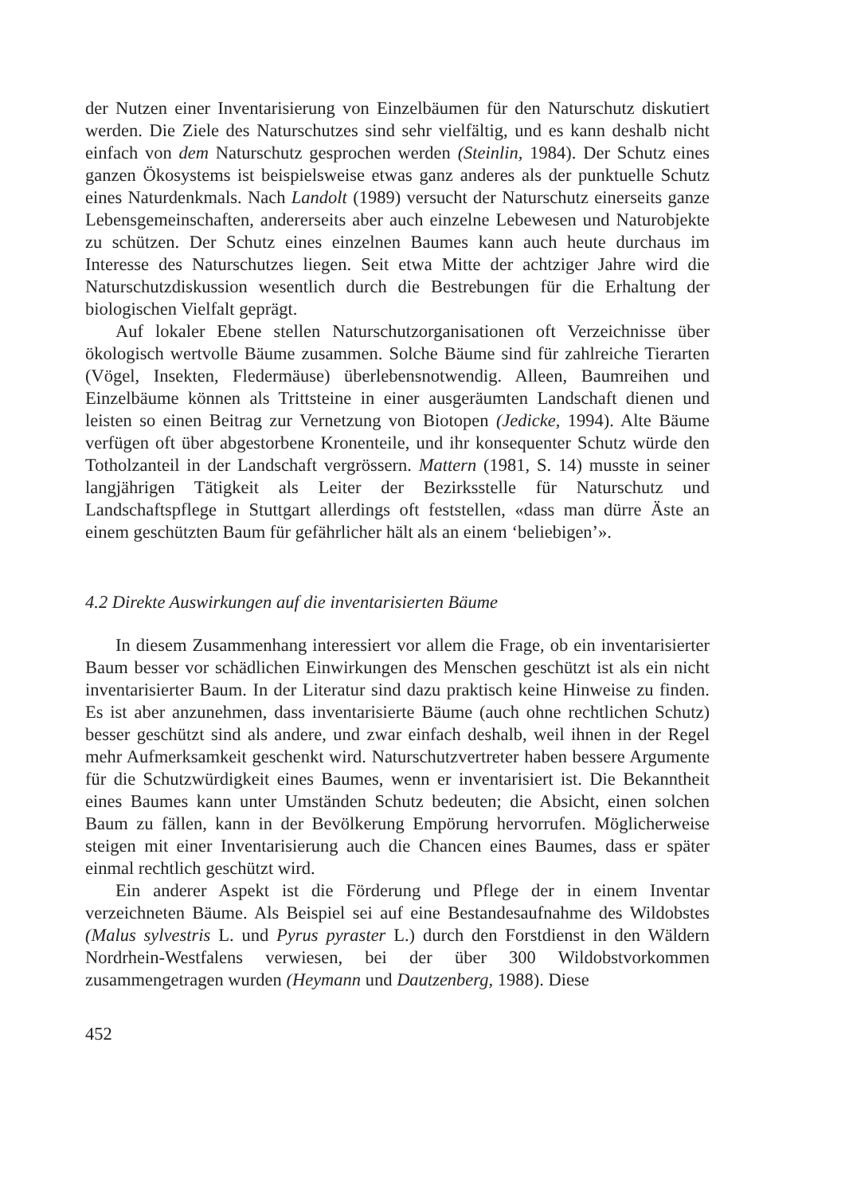der Nutzen einer Inventarisierung von Einzelbäumen für den Naturschutz diskutiert werden. Die Ziele des Naturschutzes sind sehr vielfältig, und es kann deshalb nicht einfach von dem Naturschutz gesprochen werden (Steinlin, 1984). Der Schutz eines ganzen Ökosystems ist beispielsweise etwas ganz anderes als der punktuelle Schutz eines Naturdenkmals. Nach Landolt (1989) versucht der Naturschutz einerseits ganze Lebensgemeinschaften, andererseits aber auch einzelne Lebewesen und Naturobjekte zu schützen. Der Schutz eines einzelnen Baumes kann auch heute durchaus im Interesse des Naturschutzes liegen. Seit etwa Mitte der achtziger Jahre wird die Naturschutzdiskussion wesentlich durch die Bestrebungen für die Erhaltung der biologischen Vielfalt geprägt.
Auf lokaler Ebene stellen Naturschutzorganisationen oft Verzeichnisse über ökologisch wertvolle Bäume zusammen. Solche Bäume sind für zahlreiche Tierarten (Vögel, Insekten, Fledermäuse) überlebensnotwendig. Alleen, Baumreihen und Einzelbäume können als Trittsteine in einer ausgeräumten Landschaft dienen und leisten so einen Beitrag zur Vernetzung von Biotopen (Jedicke, 1994). Alte Bäume verfügen oft über abgestorbene Kronenteile, und ihr konsequenter Schutz würde den Totholzanteil in der Landschaft vergrössern. Mattern (1981, S. 14) musste in seiner langjährigen Tätigkeit als Leiter der Bezirksstelle für Naturschutz und Landschaftspflege in Stuttgart allerdings oft feststellen, «dass man dürre Äste an einem geschützten Baum für gefährlicher hält als an einem ‘beliebigen’».
4.2 Direkte Auswirkungen auf die inventarisierten Bäume
In diesem Zusammenhang interessiert vor allem die Frage, ob ein inventarisierter Baum besser vor schädlichen Einwirkungen des Menschen geschützt ist als ein nicht inventarisierter Baum. In der Literatur sind dazu praktisch keine Hinweise zu finden. Es ist aber anzunehmen, dass inventarisierte Bäume (auch ohne rechtlichen Schutz) besser geschützt sind als andere, und zwar einfach deshalb, weil ihnen in der Regel mehr Aufmerksamkeit geschenkt wird. Naturschutzvertreter haben bessere Argumente für die Schutzwürdigkeit eines Baumes, wenn er inventarisiert ist. Die Bekanntheit eines Baumes kann unter Umständen Schutz bedeuten; die Absicht, einen solchen Baum zu fällen, kann in der Bevölkerung Empörung hervorrufen. Möglicherweise steigen mit einer Inventarisierung auch die Chancen eines Baumes, dass er später einmal rechtlich geschützt wird.
Ein anderer Aspekt ist die Förderung und Pflege der in einem Inventar verzeichneten Bäume. Als Beispiel sei auf eine Bestandesaufnahme des Wildobstes (Malus sylvestris L. und Pyrus pyraster L.) durch den Forstdienst in den Wäldern Nordrhein-Westfalens verwiesen, bei der über 300 Wildobstvorkommen zusammengetragen wurden (Heymann und Dautzenberg, 1988). Diese
452